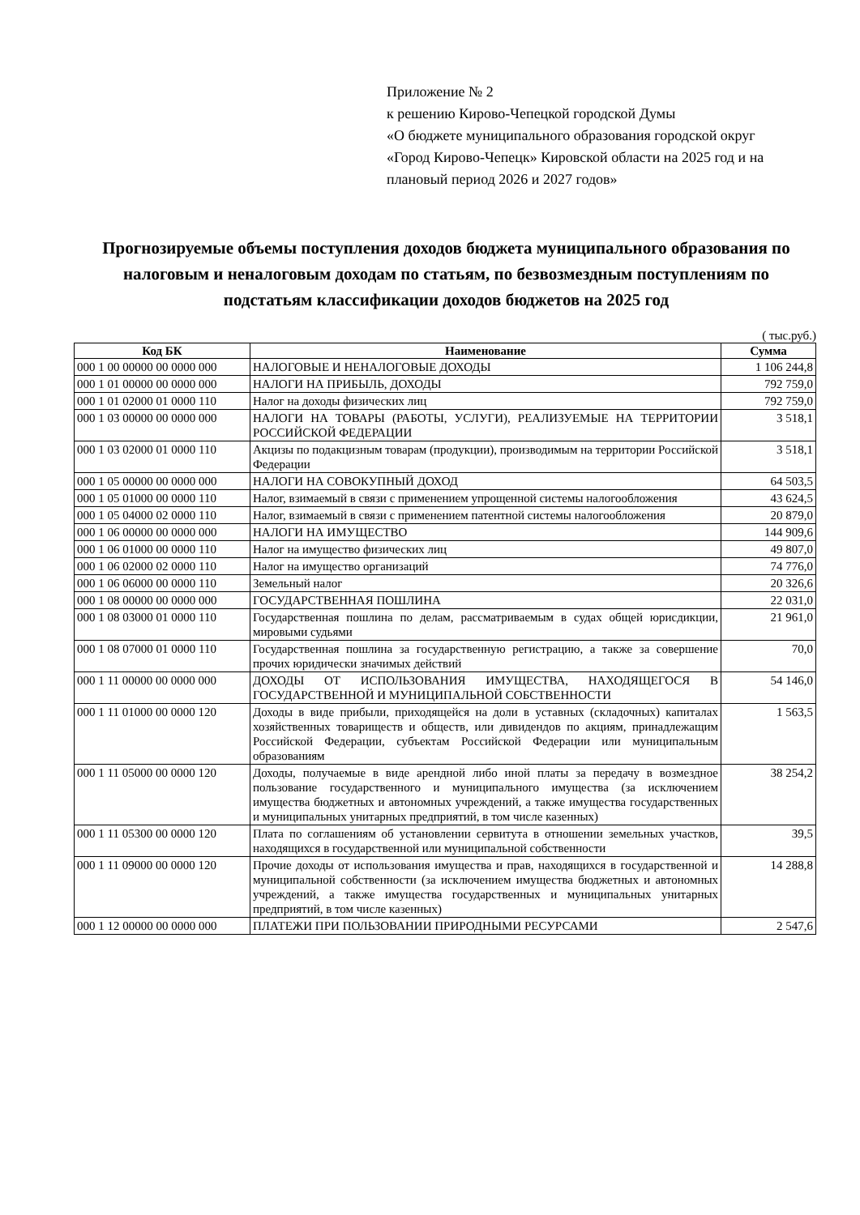Приложение № 2
к решению Кирово-Чепецкой городской Думы
«О бюджете муниципального образования городской округ «Город Кирово-Чепецк» Кировской области на 2025 год и на плановый период 2026 и 2027 годов»
Прогнозируемые объемы поступления доходов бюджета муниципального образования по налоговым и неналоговым доходам по статьям, по безвозмездным поступлениям по подстатьям классификации доходов бюджетов на 2025 год
( тыс.руб.)
| Код БК | Наименование | Сумма |
| --- | --- | --- |
| 000 1 00 00000 00 0000 000 | НАЛОГОВЫЕ И НЕНАЛОГОВЫЕ ДОХОДЫ | 1 106 244,8 |
| 000 1 01 00000 00 0000 000 | НАЛОГИ НА ПРИБЫЛЬ, ДОХОДЫ | 792 759,0 |
| 000 1 01 02000 01 0000 110 | Налог на доходы физических лиц | 792 759,0 |
| 000 1 03 00000 00 0000 000 | НАЛОГИ НА ТОВАРЫ (РАБОТЫ, УСЛУГИ), РЕАЛИЗУЕМЫЕ НА ТЕРРИТОРИИ РОССИЙСКОЙ ФЕДЕРАЦИИ | 3 518,1 |
| 000 1 03 02000 01 0000 110 | Акцизы по подакцизным товарам (продукции), производимым на территории Российской Федерации | 3 518,1 |
| 000 1 05 00000 00 0000 000 | НАЛОГИ НА СОВОКУПНЫЙ ДОХОД | 64 503,5 |
| 000 1 05 01000 00 0000 110 | Налог, взимаемый в связи с применением упрощенной системы налогообложения | 43 624,5 |
| 000 1 05 04000 02 0000 110 | Налог, взимаемый в связи с применением патентной системы налогообложения | 20 879,0 |
| 000 1 06 00000 00 0000 000 | НАЛОГИ НА ИМУЩЕСТВО | 144 909,6 |
| 000 1 06 01000 00 0000 110 | Налог на имущество физических лиц | 49 807,0 |
| 000 1 06 02000 02 0000 110 | Налог на имущество организаций | 74 776,0 |
| 000 1 06 06000 00 0000 110 | Земельный налог | 20 326,6 |
| 000 1 08 00000 00 0000 000 | ГОСУДАРСТВЕННАЯ ПОШЛИНА | 22 031,0 |
| 000 1 08 03000 01 0000 110 | Государственная пошлина по делам, рассматриваемым в судах общей юрисдикции, мировыми судьями | 21 961,0 |
| 000 1 08 07000 01 0000 110 | Государственная пошлина за государственную регистрацию, а также за совершение прочих юридически значимых действий | 70,0 |
| 000 1 11 00000 00 0000 000 | ДОХОДЫ ОТ ИСПОЛЬЗОВАНИЯ ИМУЩЕСТВА, НАХОДЯЩЕГОСЯ В ГОСУДАРСТВЕННОЙ И МУНИЦИПАЛЬНОЙ СОБСТВЕННОСТИ | 54 146,0 |
| 000 1 11 01000 00 0000 120 | Доходы в виде прибыли, приходящейся на доли в уставных (складочных) капиталах хозяйственных товариществ и обществ, или дивидендов по акциям, принадлежащим Российской Федерации, субъектам Российской Федерации или муниципальным образованиям | 1 563,5 |
| 000 1 11 05000 00 0000 120 | Доходы, получаемые в виде арендной либо иной платы за передачу в возмездное пользование государственного и муниципального имущества (за исключением имущества бюджетных и автономных учреждений, а также имущества государственных и муниципальных унитарных предприятий, в том числе казенных) | 38 254,2 |
| 000 1 11 05300 00 0000 120 | Плата по соглашениям об установлении сервитута в отношении земельных участков, находящихся в государственной или муниципальной собственности | 39,5 |
| 000 1 11 09000 00 0000 120 | Прочие доходы от использования имущества и прав, находящихся в государственной и муниципальной собственности (за исключением имущества бюджетных и автономных учреждений, а также имущества государственных и муниципальных унитарных предприятий, в том числе казенных) | 14 288,8 |
| 000 1 12 00000 00 0000 000 | ПЛАТЕЖИ ПРИ ПОЛЬЗОВАНИИ ПРИРОДНЫМИ РЕСУРСАМИ | 2 547,6 |